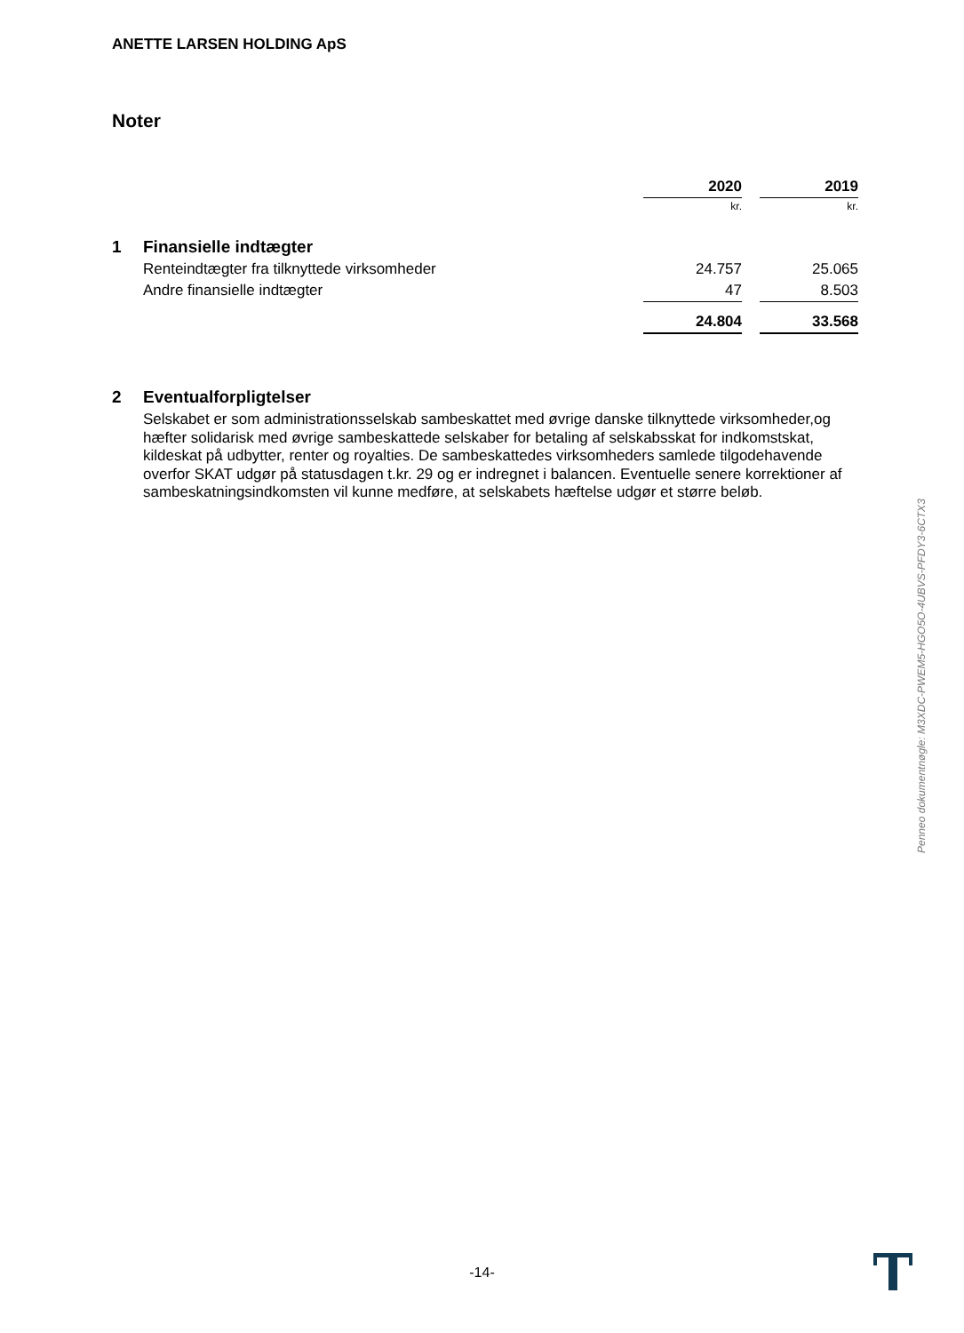ANETTE LARSEN HOLDING ApS
Noter
| | | 2020 | | 2019 |
| | | kr. | | kr. |
| 1 | Finansielle indtægter | | | |
| | Renteindtægter fra tilknyttede virksomheder | 24.757 | | 25.065 |
| | Andre finansielle indtægter | 47 | | 8.503 |
| | | 24.804 | | 33.568 |
2 Eventualforpligtelser
Selskabet er som administrationsselskab sambeskattet med øvrige danske tilknyttede virksomheder,og hæfter solidarisk med øvrige sambeskattede selskaber for betaling af selskabsskat for indkomstskat, kildeskat på udbytter, renter og royalties. De sambeskattedes virksomheders samlede tilgodehavende overfor SKAT udgør på statusdagen t.kr. 29 og er indregnet i balancen. Eventuelle senere korrektioner af sambeskatningsindkomsten vil kunne medføre, at selskabets hæftelse udgør et større beløb.
Penneo dokumentnøgle: M3XDC-PWEM5-HGO5O-4UBVS-PFDY3-6CTX3
-14-